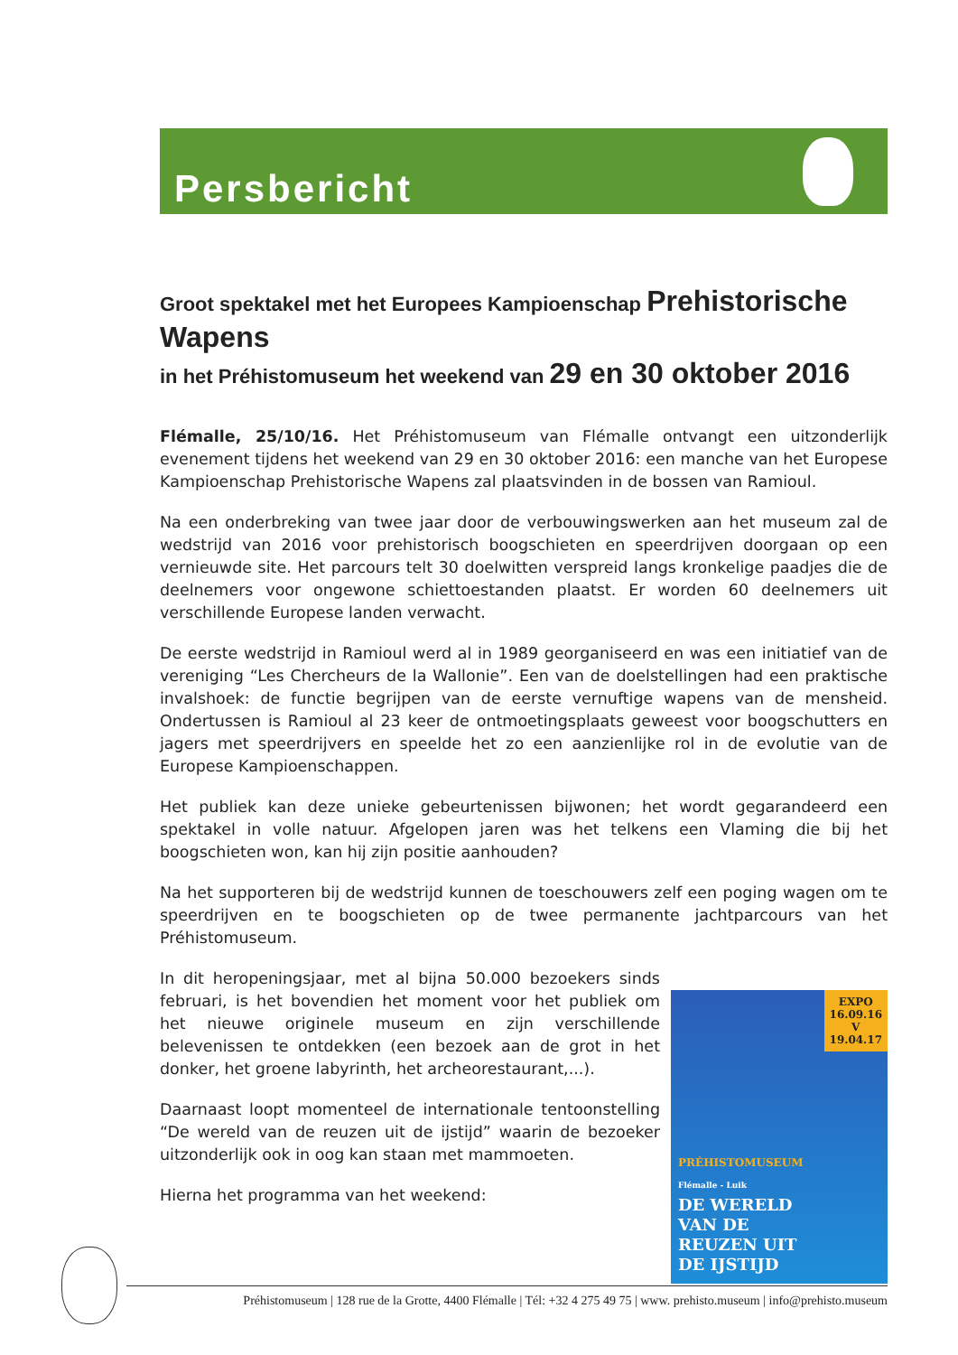Persbericht
Groot spektakel met het Europees Kampioenschap Prehistorische Wapens
in het Préhistomuseum het weekend van 29 en 30 oktober 2016
Flémalle, 25/10/16. Het Préhistomuseum van Flémalle ontvangt een uitzonderlijk evenement tijdens het weekend van 29 en 30 oktober 2016: een manche van het Europese Kampioenschap Prehistorische Wapens zal plaatsvinden in de bossen van Ramioul.
Na een onderbreking van twee jaar door de verbouwingswerken aan het museum zal de wedstrijd van 2016 voor prehistorisch boogschieten en speerdrijven doorgaan op een vernieuwde site. Het parcours telt 30 doelwitten verspreid langs kronkelige paadjes die de deelnemers voor ongewone schiettoestanden plaatst. Er worden 60 deelnemers uit verschillende Europese landen verwacht.
De eerste wedstrijd in Ramioul werd al in 1989 georganiseerd en was een initiatief van de vereniging “Les Chercheurs de la Wallonie”. Een van de doelstellingen had een praktische invalshoek: de functie begrijpen van de eerste vernuftige wapens van de mensheid. Ondertussen is Ramioul al 23 keer de ontmoetingsplaats geweest voor boogschutters en jagers met speerdrijvers en speelde het zo een aanzienlijke rol in de evolutie van de Europese Kampioenschappen.
Het publiek kan deze unieke gebeurtenissen bijwonen; het wordt gegarandeerd een spektakel in volle natuur. Afgelopen jaren was het telkens een Vlaming die bij het boogschieten won, kan hij zijn positie aanhouden?
Na het supporteren bij de wedstrijd kunnen de toeschouwers zelf een poging wagen om te speerdrijven en te boogschieten op de twee permanente jachtparcours van het Préhistomuseum.
In dit heropeningsjaar, met al bijna 50.000 bezoekers sinds februari, is het bovendien het moment voor het publiek om het nieuwe originele museum en zijn verschillende belevenissen te ontdekken (een bezoek aan de grot in het donker, het groene labyrinth, het archeorestaurant,...).
Daarnaast loopt momenteel de internationale tentoonstelling “De wereld van de reuzen uit de ijstijd” waarin de bezoeker uitzonderlijk ook in oog kan staan met mammoeten.
Hierna het programma van het weekend:
EXPO
16.09.16
V
19.04.17
PRÉHISTOMUSEUM
Flémalle - Luik
DE WERELD
VAN DE
REUZEN UIT
DE IJSTIJD
Préhistomuseum | 128 rue de la Grotte, 4400 Flémalle | Tél: +32 4 275 49 75 | www. prehisto.museum | info@prehisto.museum